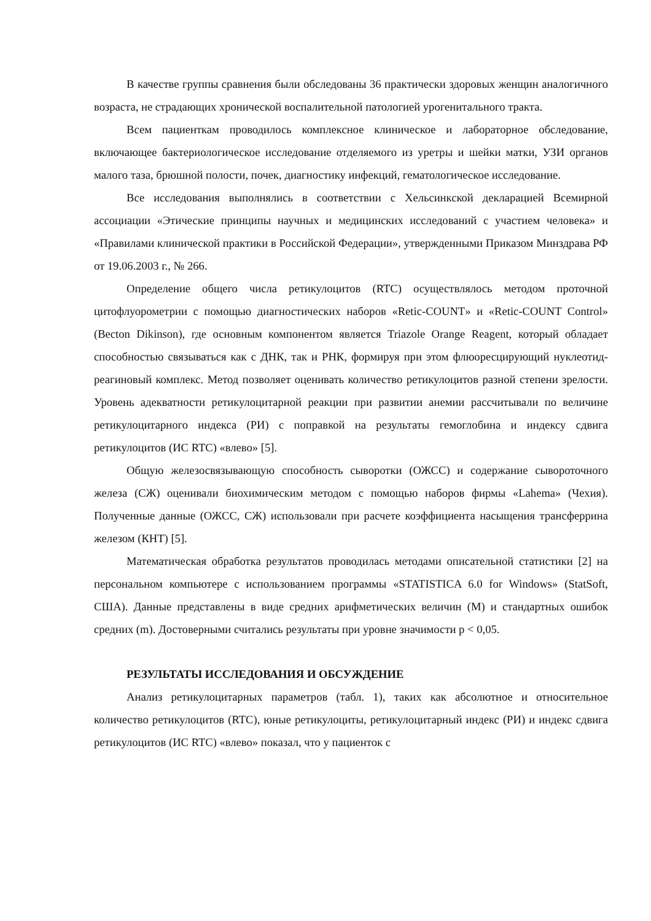В качестве группы сравнения были обследованы 36 практически здоровых женщин аналогичного возраста, не страдающих хронической воспалительной патологией урогенитального тракта.
Всем пациенткам проводилось комплексное клиническое и лабораторное обследование, включающее бактериологическое исследование отделяемого из уретры и шейки матки, УЗИ органов малого таза, брюшной полости, почек, диагностику инфекций, гематологическое исследование.
Все исследования выполнялись в соответствии с Хельсинкской декларацией Всемирной ассоциации «Этические принципы научных и медицинских исследований с участием человека» и «Правилами клинической практики в Российской Федерации», утвержденными Приказом Минздрава РФ от 19.06.2003 г., № 266.
Определение общего числа ретикулоцитов (RTC) осуществлялось методом проточной цитофлуорометрии с помощью диагностических наборов «Retic-COUNT» и «Retic-COUNT Control» (Becton Dikinson), где основным компонентом является Triazole Orange Reagent, который обладает способностью связываться как с ДНК, так и РНК, формируя при этом флюоресцирующий нуклеотид-реагиновый комплекс. Метод позволяет оценивать количество ретикулоцитов разной степени зрелости. Уровень адекватности ретикулоцитарной реакции при развитии анемии рассчитывали по величине ретикулоцитарного индекса (РИ) с поправкой на результаты гемоглобина и индексу сдвига ретикулоцитов (ИС RTC) «влево» [5].
Общую железосвязывающую способность сыворотки (ОЖСС) и содержание сывороточного железа (СЖ) оценивали биохимическим методом с помощью наборов фирмы «Lahema» (Чехия). Полученные данные (ОЖСС, СЖ) использовали при расчете коэффициента насыщения трансферрина железом (КНТ) [5].
Математическая обработка результатов проводилась методами описательной статистики [2] на персональном компьютере с использованием программы «STATISTICA 6.0 for Windows» (StatSoft, США). Данные представлены в виде средних арифметических величин (M) и стандартных ошибок средних (m). Достоверными считались результаты при уровне значимости p < 0,05.
РЕЗУЛЬТАТЫ ИССЛЕДОВАНИЯ И ОБСУЖДЕНИЕ
Анализ ретикулоцитарных параметров (табл. 1), таких как абсолютное и относительное количество ретикулоцитов (RTC), юные ретикулоциты, ретикулоцитарный индекс (РИ) и индекс сдвига ретикулоцитов (ИС RTC) «влево» показал, что у пациенток с